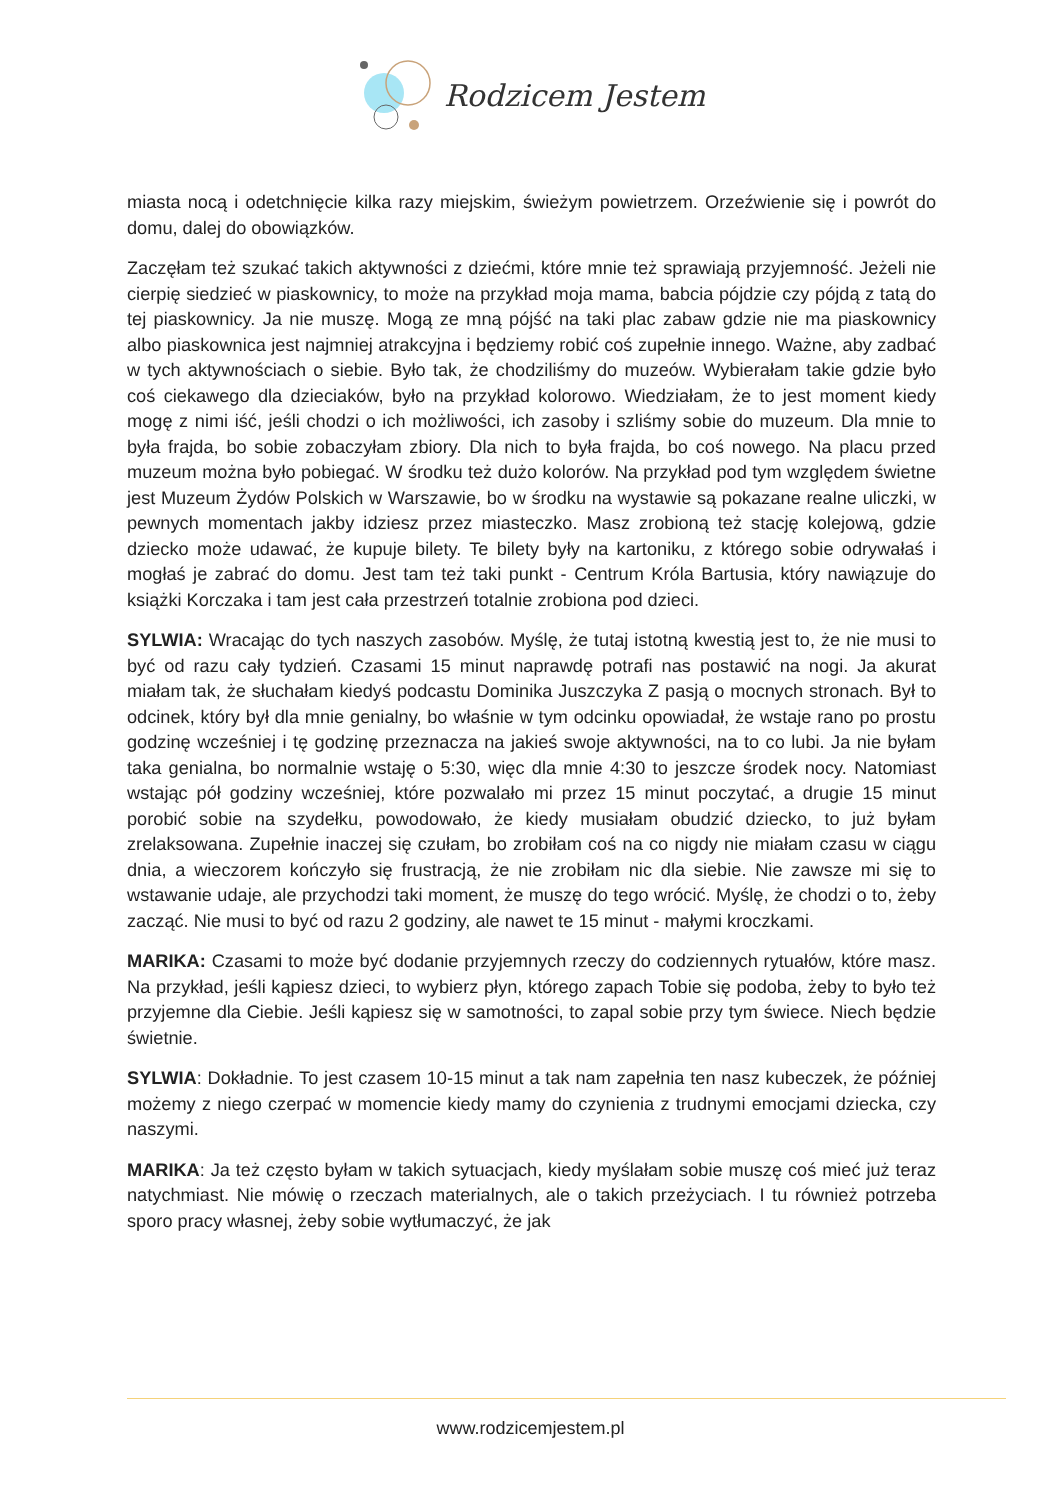Rodzicem Jestem
miasta nocą i odetchnięcie kilka razy miejskim, świeżym powietrzem. Orzeźwienie się i powrót do domu, dalej do obowiązków.
Zaczęłam też szukać takich aktywności z dziećmi, które mnie też sprawiają przyjemność. Jeżeli nie cierpię siedzieć w piaskownicy, to może na przykład moja mama, babcia pójdzie czy pójdą z tatą do tej piaskownicy. Ja nie muszę. Mogą ze mną pójść na taki plac zabaw gdzie nie ma piaskownicy albo piaskownica jest najmniej atrakcyjna i będziemy robić coś zupełnie innego. Ważne, aby zadbać w tych aktywnościach o siebie. Było tak, że chodziliśmy do muzeów. Wybierałam takie gdzie było coś ciekawego dla dzieciaków, było na przykład kolorowo. Wiedziałam, że to jest moment kiedy mogę z nimi iść, jeśli chodzi o ich możliwości, ich zasoby i szliśmy sobie do muzeum. Dla mnie to była frajda, bo sobie zobaczyłam zbiory. Dla nich to była frajda, bo coś nowego. Na placu przed muzeum można było pobiegać. W środku też dużo kolorów. Na przykład pod tym względem świetne jest Muzeum Żydów Polskich w Warszawie, bo w środku na wystawie są pokazane realne uliczki, w pewnych momentach jakby idziesz przez miasteczko. Masz zrobioną też stację kolejową, gdzie dziecko może udawać, że kupuje bilety. Te bilety były na kartoniku, z którego sobie odrywałaś i mogłaś je zabrać do domu. Jest tam też taki punkt - Centrum Króla Bartusia, który nawiązuje do książki Korczaka i tam jest cała przestrzeń totalnie zrobiona pod dzieci.
SYLWIA: Wracając do tych naszych zasobów. Myślę, że tutaj istotną kwestią jest to, że nie musi to być od razu cały tydzień. Czasami 15 minut naprawdę potrafi nas postawić na nogi. Ja akurat miałam tak, że słuchałam kiedyś podcastu Dominika Juszczyka Z pasją o mocnych stronach. Był to odcinek, który był dla mnie genialny, bo właśnie w tym odcinku opowiadał, że wstaje rano po prostu godzinę wcześniej i tę godzinę przeznacza na jakieś swoje aktywności, na to co lubi. Ja nie byłam taka genialna, bo normalnie wstaję o 5:30, więc dla mnie 4:30 to jeszcze środek nocy. Natomiast wstając pół godziny wcześniej, które pozwalało mi przez 15 minut poczytać, a drugie 15 minut porobić sobie na szydełku, powodowało, że kiedy musiałam obudzić dziecko, to już byłam zrelaksowana. Zupełnie inaczej się czułam, bo zrobiłam coś na co nigdy nie miałam czasu w ciągu dnia, a wieczorem kończyło się frustracją, że nie zrobiłam nic dla siebie. Nie zawsze mi się to wstawanie udaje, ale przychodzi taki moment, że muszę do tego wrócić. Myślę, że chodzi o to, żeby zacząć. Nie musi to być od razu 2 godziny, ale nawet te 15 minut - małymi kroczkami.
MARIKA: Czasami to może być dodanie przyjemnych rzeczy do codziennych rytuałów, które masz. Na przykład, jeśli kąpiesz dzieci, to wybierz płyn, którego zapach Tobie się podoba, żeby to było też przyjemne dla Ciebie. Jeśli kąpiesz się w samotności, to zapal sobie przy tym świece. Niech będzie świetnie.
SYLWIA: Dokładnie. To jest czasem 10-15 minut a tak nam zapełnia ten nasz kubeczek, że później możemy z niego czerpać w momencie kiedy mamy do czynienia z trudnymi emocjami dziecka, czy naszymi.
MARIKA: Ja też często byłam w takich sytuacjach, kiedy myślałam sobie muszę coś mieć już teraz natychmiast. Nie mówię o rzeczach materialnych, ale o takich przeżyciach. I tu również potrzeba sporo pracy własnej, żeby sobie wytłumaczyć, że jak
www.rodzicemjestem.pl